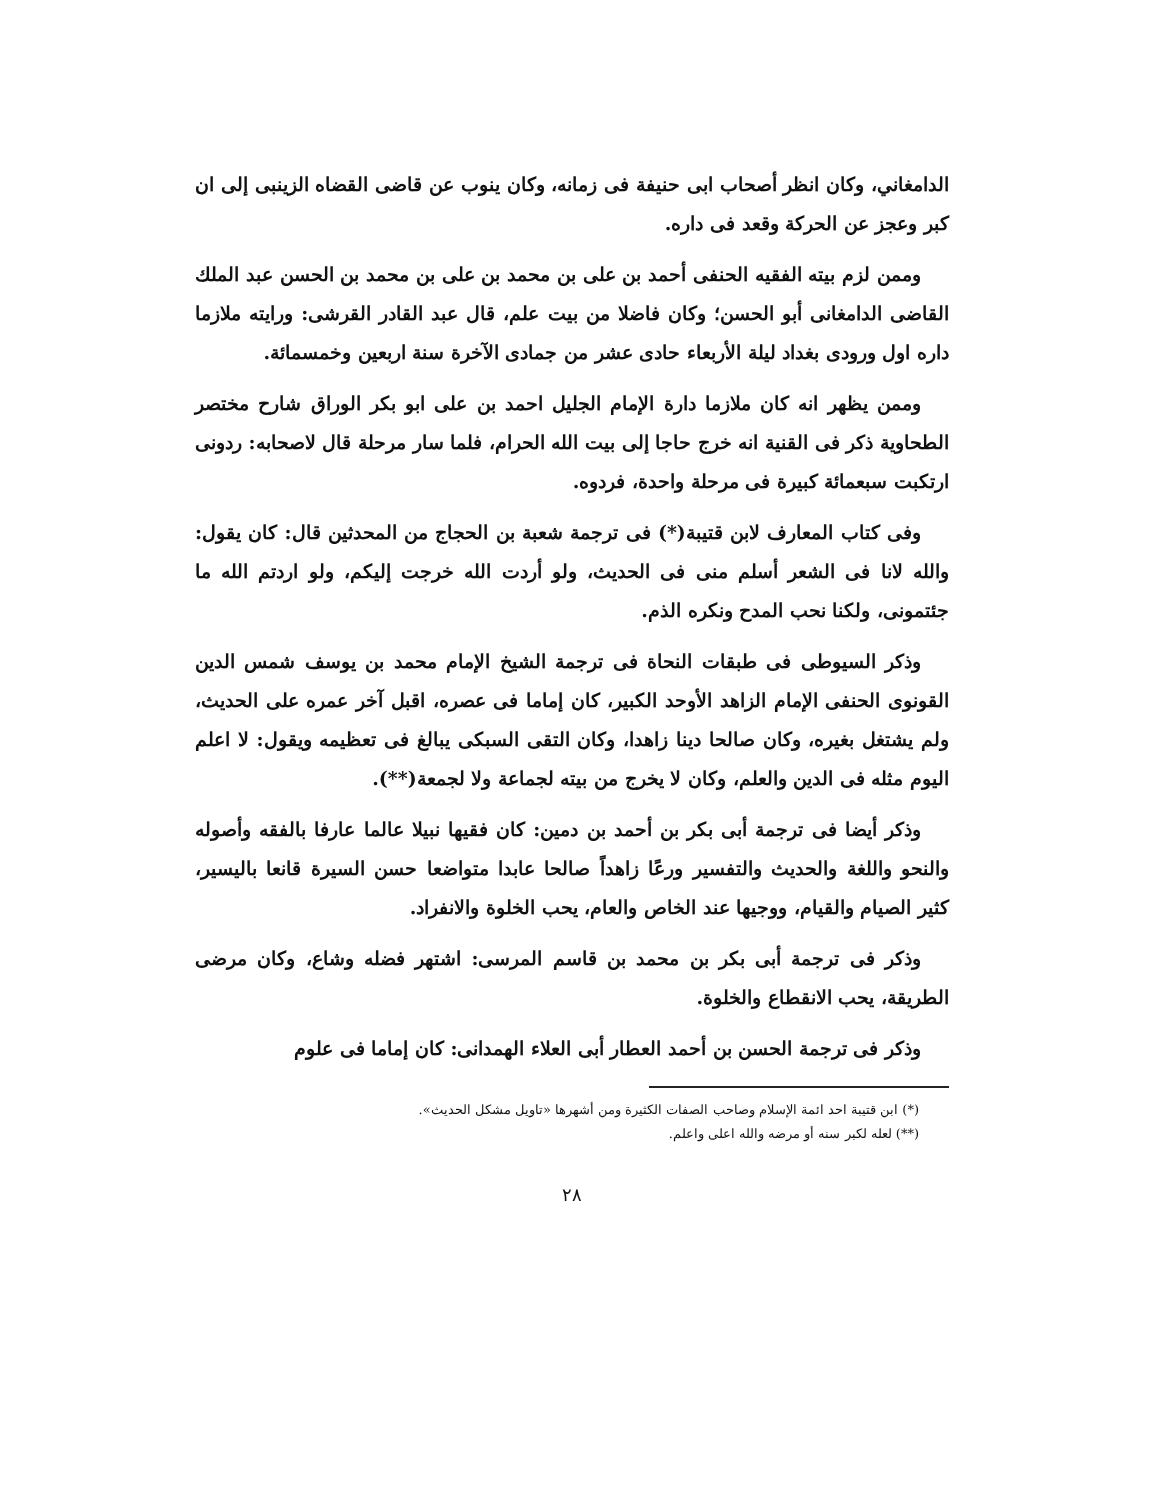الدامغاني، وكان انظر أصحاب ابى حنيفة فى زمانه، وكان ينوب عن قاضى القضاه الزينبى إلى ان كبر وعجز عن الحركة وقعد فى داره.
وممن لزم بيته الفقيه الحنفى أحمد بن على بن محمد بن على بن محمد بن الحسن عبد الملك القاضى الدامغانى أبو الحسن؛ وكان فاضلا من بيت علم، قال عبد القادر القرشى: ورايته ملازما داره اول ورودى بغداد ليلة الأربعاء حادى عشر من جمادى الآخرة سنة اربعين وخمسمائة.
وممن يظهر انه كان ملازما دارة الإمام الجليل احمد بن على ابو بكر الوراق شارح مختصر الطحاوية ذكر فى القنية انه خرج حاجا إلى بيت الله الحرام، فلما سار مرحلة قال لاصحابه: ردونى ارتكبت سبعمائة كبيرة فى مرحلة واحدة، فردوه.
وفى كتاب المعارف لابن قتيبة(*) فى ترجمة شعبة بن الحجاج من المحدثين قال: كان يقول: والله لانا فى الشعر أسلم منى فى الحديث، ولو أردت الله خرجت إليكم، ولو اردتم الله ما جئتمونى، ولكنا نحب المدح ونكره الذم.
وذكر السيوطى فى طبقات النحاة فى ترجمة الشيخ الإمام محمد بن يوسف شمس الدين القونوى الحنفى الإمام الزاهد الأوحد الكبير، كان إماما فى عصره، اقبل آخر عمره على الحديث، ولم يشتغل بغيره، وكان صالحا دينا زاهدا، وكان التقى السبكى يبالغ فى تعظيمه ويقول: لا اعلم اليوم مثله فى الدين والعلم، وكان لا يخرج من بيته لجماعة ولا لجمعة(**).
وذكر أيضا فى ترجمة أبى بكر بن أحمد بن دمين: كان فقيها نبيلا عالما عارفا بالفقه وأصوله والنحو واللغة والحديث والتفسير ورعًا زاهداً صالحا عابدا متواضعا حسن السيرة قانعا باليسير، كثير الصيام والقيام، ووجيها عند الخاص والعام، يحب الخلوة والانفراد.
وذكر فى ترجمة أبى بكر بن محمد بن قاسم المرسى: اشتهر فضله وشاع، وكان مرضى الطريقة، يحب الانقطاع والخلوة.
وذكر فى ترجمة الحسن بن أحمد العطار أبى العلاء الهمدانى: كان إماما فى علوم
(*) ابن قتيبة احد ائمة الإسلام وصاحب الصفات الكثيرة ومن أشهرها «تاويل مشكل الحديث».
(**) لعله لكبر سنه أو مرضه والله اعلى واعلم.
٢٨